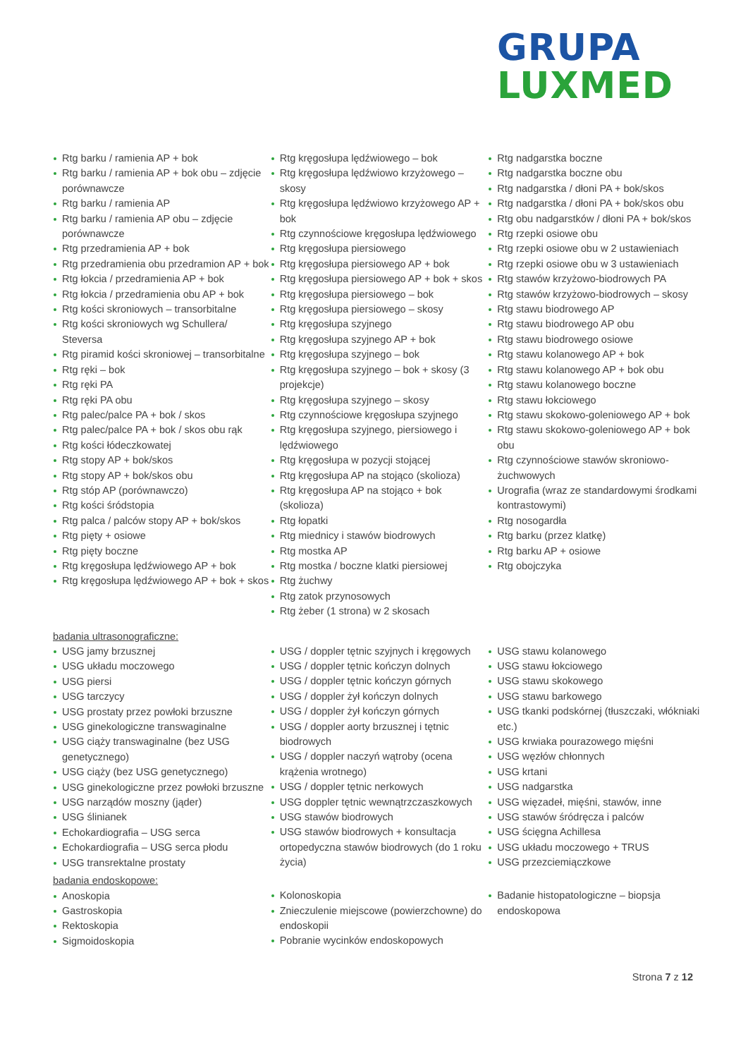GRUPA
LUXMED
Rtg barku / ramienia AP + bok
Rtg barku / ramienia AP + bok obu – zdjęcie porównawcze
Rtg barku / ramienia AP
Rtg barku / ramienia AP obu – zdjęcie porównawcze
Rtg przedramienia AP + bok
Rtg przedramienia obu przedramion AP + bok
Rtg łokcia / przedramienia AP + bok
Rtg łokcia / przedramienia obu AP + bok
Rtg kości skroniowych – transorbitalne
Rtg kości skroniowych wg Schullera/ Steversa
Rtg piramid kości skroniowej – transorbitalne
Rtg ręki – bok
Rtg ręki PA
Rtg ręki PA obu
Rtg palec/palce PA + bok / skos
Rtg palec/palce PA + bok / skos obu rąk
Rtg kości łódeczkowatej
Rtg stopy AP + bok/skos
Rtg stopy AP + bok/skos obu
Rtg stóp AP (porównawczo)
Rtg kości śródstopia
Rtg palca / palców stopy AP + bok/skos
Rtg pięty + osiowe
Rtg pięty boczne
Rtg kręgosłupa lędźwiowego AP + bok
Rtg kręgosłupa lędźwiowego AP + bok + skos
Rtg kręgosłupa lędźwiowego – bok
Rtg kręgosłupa lędźwiowo krzyżowego – skosy
Rtg kręgosłupa lędźwiowo krzyżowego AP + bok
Rtg czynnościowe kręgosłupa lędźwiowego
Rtg kręgosłupa piersiowego
Rtg kręgosłupa piersiowego AP + bok
Rtg kręgosłupa piersiowego AP + bok + skos
Rtg kręgosłupa piersiowego – bok
Rtg kręgosłupa piersiowego – skosy
Rtg kręgosłupa szyjnego
Rtg kręgosłupa szyjnego AP + bok
Rtg kręgosłupa szyjnego – bok
Rtg kręgosłupa szyjnego – bok + skosy (3 projekcje)
Rtg kręgosłupa szyjnego – skosy
Rtg czynnościowe kręgosłupa szyjnego
Rtg kręgosłupa szyjnego, piersiowego i lędźwiowego
Rtg kręgosłupa w pozycji stojącej
Rtg kręgosłupa AP na stojąco (skolioza)
Rtg kręgosłupa AP na stojąco + bok (skolioza)
Rtg łopatki
Rtg miednicy i stawów biodrowych
Rtg mostka AP
Rtg mostka / boczne klatki piersiowej
Rtg żuchwy
Rtg zatok przynosowych
Rtg żeber (1 strona) w 2 skosach
Rtg nadgarstka boczne
Rtg nadgarstka boczne obu
Rtg nadgarstka / dłoni PA + bok/skos
Rtg nadgarstka / dłoni PA + bok/skos obu
Rtg obu nadgarstków / dłoni PA + bok/skos
Rtg rzepki osiowe obu
Rtg rzepki osiowe obu w 2 ustawieniach
Rtg rzepki osiowe obu w 3 ustawieniach
Rtg stawów krzyżowo-biodrowych PA
Rtg stawów krzyżowo-biodrowych – skosy
Rtg stawu biodrowego AP
Rtg stawu biodrowego AP obu
Rtg stawu biodrowego osiowe
Rtg stawu kolanowego AP + bok
Rtg stawu kolanowego AP + bok obu
Rtg stawu kolanowego boczne
Rtg stawu łokciowego
Rtg stawu skokowo-goleniowego AP + bok
Rtg stawu skokowo-goleniowego AP + bok obu
Rtg czynnościowe stawów skroniowo-żuchwowych
Urografia (wraz ze standardowymi środkami kontrastowymi)
Rtg nosogardła
Rtg barku (przez klatkę)
Rtg barku AP + osiowe
Rtg obojczyka
badania ultrasonograficzne:
USG jamy brzusznej
USG układu moczowego
USG piersi
USG tarczycy
USG prostaty przez powłoki brzuszne
USG ginekologiczne transwaginalne
USG ciąży transwaginalne (bez USG genetycznego)
USG ciąży (bez USG genetycznego)
USG ginekologiczne przez powłoki brzuszne
USG narządów moszny (jąder)
USG ślinianek
Echokardiografia – USG serca
Echokardiografia – USG serca płodu
USG transrektalne prostaty
USG / doppler tętnic szyjnych i kręgowych
USG / doppler tętnic kończyn dolnych
USG / doppler tętnic kończyn górnych
USG / doppler żył kończyn dolnych
USG / doppler żył kończyn górnych
USG / doppler aorty brzusznej i tętnic biodrowych
USG / doppler naczyń wątroby (ocena krążenia wrotnego)
USG / doppler tętnic nerkowych
USG doppler tętnic wewnątrzczaszkowych
USG stawów biodrowych
USG stawów biodrowych + konsultacja ortopedyczna stawów biodrowych (do 1 roku życia)
USG stawu kolanowego
USG stawu łokciowego
USG stawu skokowego
USG stawu barkowego
USG tkanki podskórnej (tłuszczaki, włókniaki etc.)
USG krwiaka pourazowego mięśni
USG węzłów chłonnych
USG krtani
USG nadgarstka
USG więzadeł, mięśni, stawów, inne
USG stawów śródręcza i palców
USG ścięgna Achillesa
USG układu moczowego + TRUS
USG przezciemiączkowe
badania endoskopowe:
Anoskopia
Gastroskopia
Rektoskopia
Sigmoidoskopia
Kolonoskopia
Znieczulenie miejscowe (powierzchowne) do endoskopii
Pobranie wycinków endoskopowych
Badanie histopatologiczne – biopsja endoskopowa
Strona 7 z 12